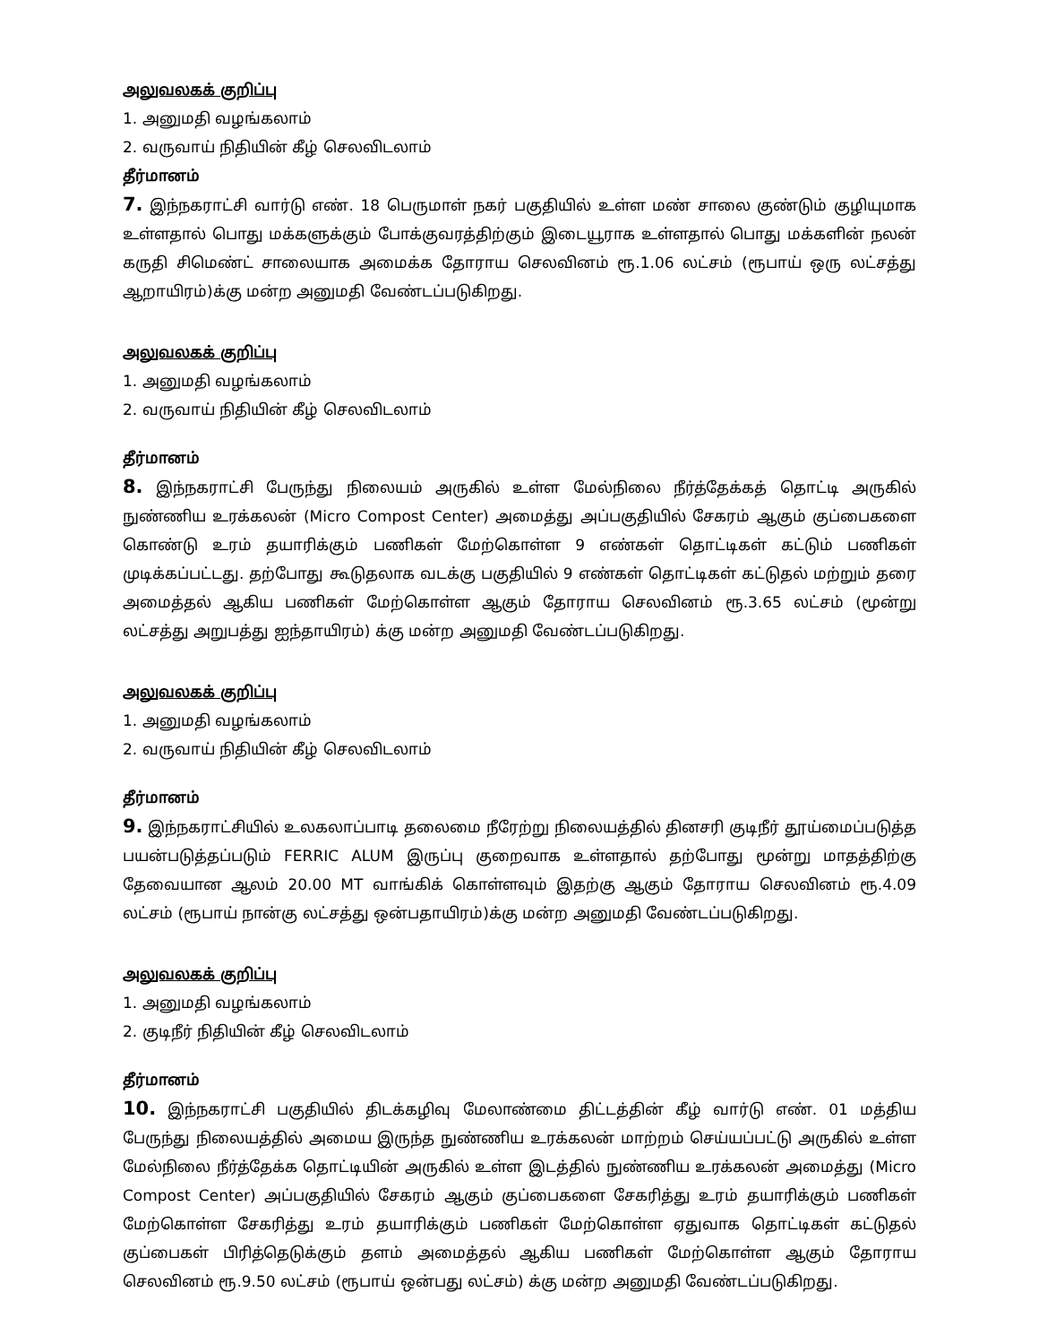அலுவலகக் குறிப்பு
1. அனுமதி வழங்கலாம்
2. வருவாய் நிதியின் கீழ் செலவிடலாம்
தீர்மானம்
7. இந்நகராட்சி வார்டு எண். 18 பெருமாள் நகர் பகுதியில் உள்ள மண் சாலை குண்டும் குழியுமாக உள்ளதால் பொது மக்களுக்கும் போக்குவரத்திற்கும் இடையூராக உள்ளதால் பொது மக்களின் நலன் கருதி சிமெண்ட் சாலையாக அமைக்க தோராய செலவினம் ரூ.1.06 லட்சம் (ரூபாய் ஒரு லட்சத்து ஆறாயிரம்)க்கு மன்ற அனுமதி வேண்டப்படுகிறது.
அலுவலகக் குறிப்பு
1. அனுமதி வழங்கலாம்
2. வருவாய் நிதியின் கீழ் செலவிடலாம்
தீர்மானம்
8. இந்நகராட்சி பேருந்து நிலையம் அருகில் உள்ள மேல்நிலை நீர்த்தேக்கத் தொட்டி அருகில் நுண்ணிய உரக்கலன் (Micro Compost Center) அமைத்து அப்பகுதியில் சேகரம் ஆகும் குப்பைகளை கொண்டு உரம் தயாரிக்கும் பணிகள் மேற்கொள்ள 9 எண்கள் தொட்டிகள் கட்டும் பணிகள் முடிக்கப்பட்டது. தற்போது கூடுதலாக வடக்கு பகுதியில் 9 எண்கள் தொட்டிகள் கட்டுதல் மற்றும் தரை அமைத்தல் ஆகிய பணிகள் மேற்கொள்ள ஆகும் தோராய செலவினம் ரூ.3.65 லட்சம் (மூன்று லட்சத்து அறுபத்து ஐந்தாயிரம்) க்கு மன்ற அனுமதி வேண்டப்படுகிறது.
அலுவலகக் குறிப்பு
1. அனுமதி வழங்கலாம்
2. வருவாய் நிதியின் கீழ் செலவிடலாம்
தீர்மானம்
9. இந்நகராட்சியில் உலகலாப்பாடி தலைமை நீரேற்று நிலையத்தில் தினசரி குடிநீர் தூய்மைப்படுத்த பயன்படுத்தப்படும் FERRIC ALUM இருப்பு குறைவாக உள்ளதால் தற்போது மூன்று மாதத்திற்கு தேவையான ஆலம் 20.00 MT வாங்கிக் கொள்ளவும் இதற்கு ஆகும் தோராய செலவினம் ரூ.4.09 லட்சம் (ரூபாய் நான்கு லட்சத்து ஒன்பதாயிரம்)க்கு மன்ற அனுமதி வேண்டப்படுகிறது.
அலுவலகக் குறிப்பு
1. அனுமதி வழங்கலாம்
2. குடிநீர் நிதியின் கீழ் செலவிடலாம்
தீர்மானம்
10. இந்நகராட்சி பகுதியில் திடக்கழிவு மேலாண்மை திட்டத்தின் கீழ் வார்டு எண். 01 மத்திய பேருந்து நிலையத்தில் அமைய இருந்த நுண்ணிய உரக்கலன் மாற்றம் செய்யப்பட்டு அருகில் உள்ள மேல்நிலை நீர்த்தேக்க தொட்டியின் அருகில் உள்ள இடத்தில் நுண்ணிய உரக்கலன் அமைத்து (Micro Compost Center) அப்பகுதியில் சேகரம் ஆகும் குப்பைகளை சேகரித்து உரம் தயாரிக்கும் பணிகள் மேற்கொள்ள சேகரித்து உரம் தயாரிக்கும் பணிகள் மேற்கொள்ள ஏதுவாக தொட்டிகள் கட்டுதல் குப்பைகள் பிரித்தெடுக்கும் தளம் அமைத்தல் ஆகிய பணிகள் மேற்கொள்ள ஆகும் தோராய செலவினம் ரூ.9.50 லட்சம் (ரூபாய் ஒன்பது லட்சம்) க்கு மன்ற அனுமதி வேண்டப்படுகிறது.